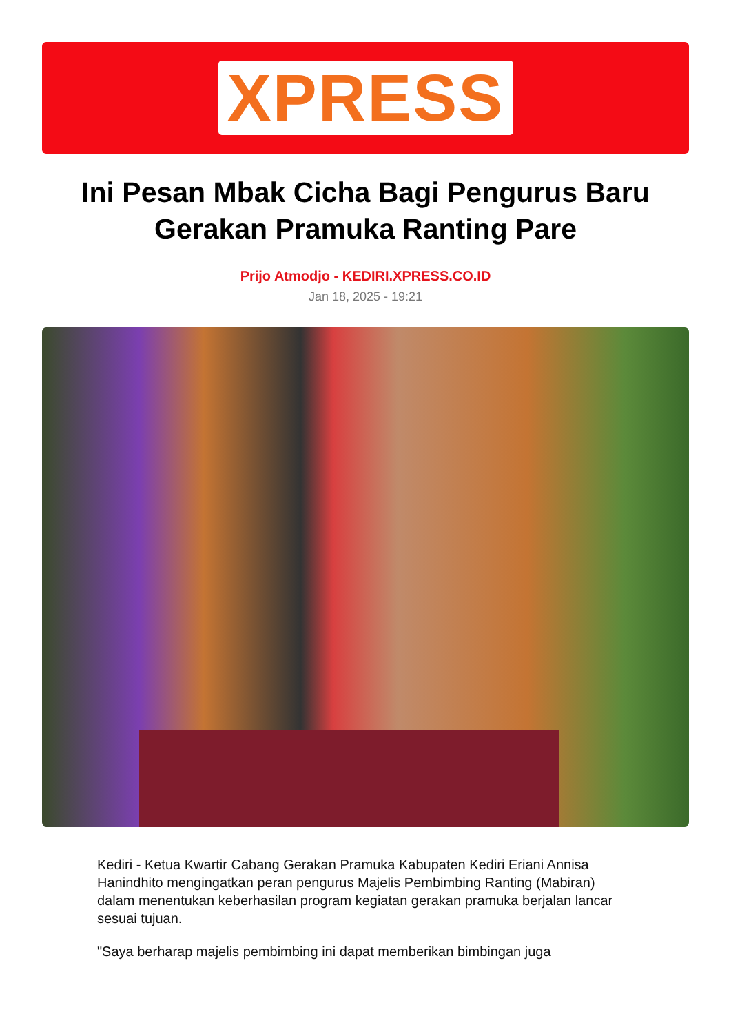XPRESS
Ini Pesan Mbak Cicha Bagi Pengurus Baru Gerakan Pramuka Ranting Pare
Prijo Atmodjo - KEDIRI.XPRESS.CO.ID
Jan 18, 2025 - 19:21
Kediri - Ketua Kwartir Cabang Gerakan Pramuka Kabupaten Kediri Eriani Annisa Hanindhito mengingatkan peran pengurus Majelis Pembimbing Ranting (Mabiran) dalam menentukan keberhasilan program kegiatan gerakan pramuka berjalan lancar sesuai tujuan.
"Saya berharap majelis pembimbing ini dapat memberikan bimbingan juga